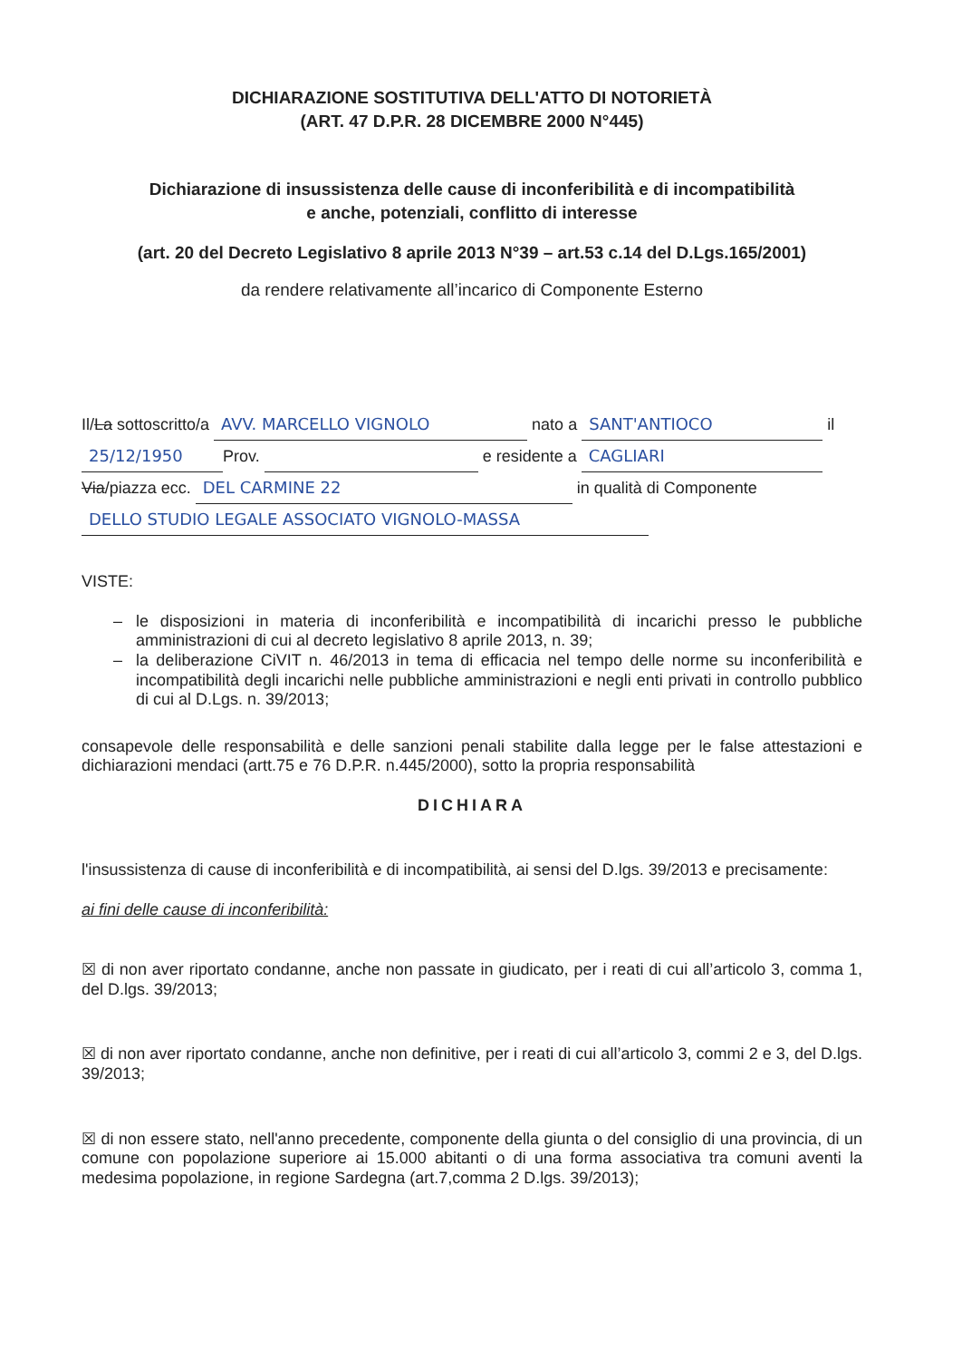DICHIARAZIONE SOSTITUTIVA DELL'ATTO DI NOTORIETÀ
(ART. 47 D.P.R. 28 DICEMBRE 2000 N°445)
Dichiarazione di insussistenza delle cause di inconferibilità e di incompatibilità
e anche, potenziali, conflitto di interesse
(art. 20 del Decreto Legislativo 8 aprile 2013 N°39 – art.53 c.14 del D.Lgs.165/2001)
da rendere relativamente all’incarico di Componente Esterno
Il/La sottoscritto/a AVV. MARCELLO VIGNOLO nato a SANT'ANTIOCO il
25/12/1950 Prov. e residente a CAGLIARI
Via/piazza ecc. DEL CARMINE 22 in qualità di Componente
DELLO STUDIO LEGALE ASSOCIATO VIGNOLO-MASSA
VISTE:
le disposizioni in materia di inconferibilità e incompatibilità di incarichi presso le pubbliche amministrazioni di cui al decreto legislativo 8 aprile 2013, n. 39;
la deliberazione CiVIT n. 46/2013 in tema di efficacia nel tempo delle norme su inconferibilità e incompatibilità degli incarichi nelle pubbliche amministrazioni e negli enti privati in controllo pubblico di cui al D.Lgs. n. 39/2013;
consapevole delle responsabilità e delle sanzioni penali stabilite dalla legge per le false attestazioni e dichiarazioni mendaci (artt.75 e 76 D.P.R. n.445/2000), sotto la propria responsabilità
DICHIARA
l'insussistenza di cause di inconferibilità e di incompatibilità, ai sensi del D.lgs. 39/2013 e precisamente:
ai fini delle cause di inconferibilità:
☒ di non aver riportato condanne, anche non passate in giudicato, per i reati di cui all’articolo 3, comma 1, del D.lgs. 39/2013;
☒ di non aver riportato condanne, anche non definitive, per i reati di cui all’articolo 3, commi 2 e 3, del D.lgs. 39/2013;
☒ di non essere stato, nell'anno precedente, componente della giunta o del consiglio di una provincia, di un comune con popolazione superiore ai 15.000 abitanti o di una forma associativa tra comuni aventi la medesima popolazione, in regione Sardegna (art.7,comma 2 D.lgs. 39/2013);